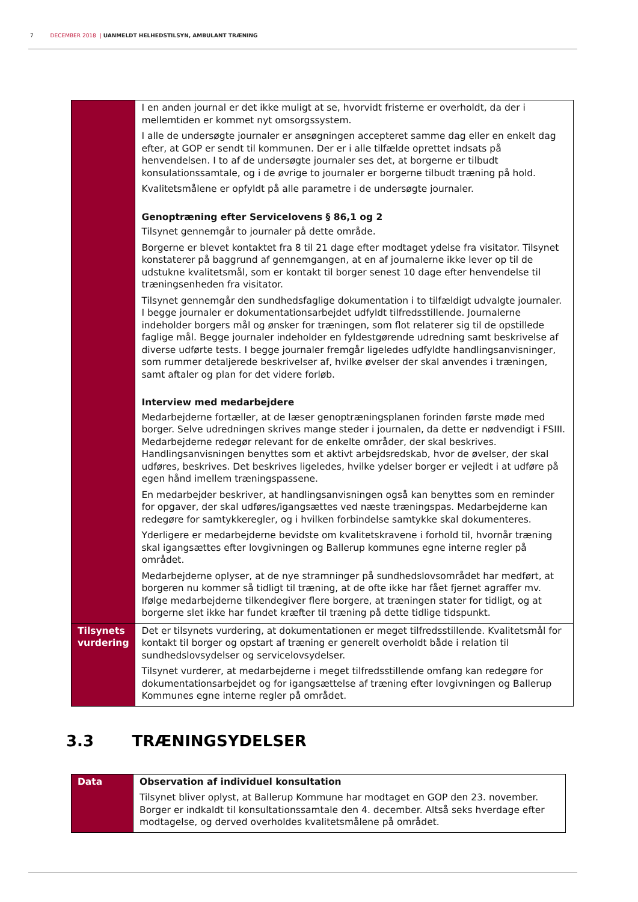7 DECEMBER 2018 | UANMELDT HELHEDSTILSYN, AMBULANT TRÆNING
| | I en anden journal er det ikke muligt at se, hvorvidt fristerne er overholdt, da der i mellemtiden er kommet nyt omsorgssystem. I alle de undersøgte journaler er ansøgningen accepteret samme dag eller en enkelt dag efter, at GOP er sendt til kommunen. Der er i alle tilfælde oprettet indsats på henvendelsen. I to af de undersøgte journaler ses det, at borgerne er tilbudt konsulationssamtale, og i de øvrige to journaler er borgerne tilbudt træning på hold. Kvalitetsmålene er opfyldt på alle parametre i de undersøgte journaler. Genoptræning efter Servicelovens § 86,1 og 2 Tilsynet gennemgår to journaler på dette område. Borgerne er blevet kontaktet fra 8 til 21 dage efter modtaget ydelse fra visitator. Tilsynet konstaterer på baggrund af gennemgangen, at en af journalerne ikke lever op til de udstukne kvalitetsmål, som er kontakt til borger senest 10 dage efter henvendelse til træningsenheden fra visitator. Tilsynet gennemgår den sundhedsfaglige dokumentation i to tilfældigt udvalgte journaler. I begge journaler er dokumentationsarbejdet udfyldt tilfredsstillende. Journalerne indeholder borgers mål og ønsker for træningen, som flot relaterer sig til de opstillede faglige mål. Begge journaler indeholder en fyldestgørende udredning samt beskrivelse af diverse udførte tests. I begge journaler fremgår ligeledes udfyldte handlingsanvisninger, som rummer detaljerede beskrivelser af, hvilke øvelser der skal anvendes i træningen, samt aftaler og plan for det videre forløb. Interview med medarbejdere Medarbejderne fortæller, at de læser genoptræningsplanen forinden første møde med borger. Selve udredningen skrives mange steder i journalen, da dette er nødvendigt i FSIII. Medarbejderne redegør relevant for de enkelte områder, der skal beskrives. Handlingsanvisningen benyttes som et aktivt arbejdsredskab, hvor de øvelser, der skal udføres, beskrives. Det beskrives ligeledes, hvilke ydelser borger er vejledt i at udføre på egen hånd imellem træningspassene. En medarbejder beskriver, at handlingsanvisningen også kan benyttes som en reminder for opgaver, der skal udføres/igangsættes ved næste træningspas. Medarbejderne kan redegøre for samtykkeregler, og i hvilken forbindelse samtykke skal dokumenteres. Yderligere er medarbejderne bevidste om kvalitetskravene i forhold til, hvornår træning skal igangsættes efter lovgivningen og Ballerup kommunes egne interne regler på området. Medarbejderne oplyser, at de nye stramninger på sundhedslovsområdet har medført, at borgeren nu kommer så tidligt til træning, at de ofte ikke har fået fjernet agraffer mv. Ifølge medarbejderne tilkendegiver flere borgere, at træningen stater for tidligt, og at borgerne slet ikke har fundet kræfter til træning på dette tidlige tidspunkt. |
| Tilsynets vurdering | Det er tilsynets vurdering, at dokumentationen er meget tilfredsstillende. Kvalitetsmål for kontakt til borger og opstart af træning er generelt overholdt både i relation til sundhedslovsydelser og servicelovsydelser. Tilsynet vurderer, at medarbejderne i meget tilfredsstillende omfang kan redegøre for dokumentationsarbejdet og for igangsættelse af træning efter lovgivningen og Ballerup Kommunes egne interne regler på området. |
3.3 TRÆNINGSYDELSER
| Data | Observation af individuel konsultation Tilsynet bliver oplyst, at Ballerup Kommune har modtaget en GOP den 23. november. Borger er indkaldt til konsultationssamtale den 4. december. Altså seks hverdage efter modtagelse, og derved overholdes kvalitetsmålene på området. |